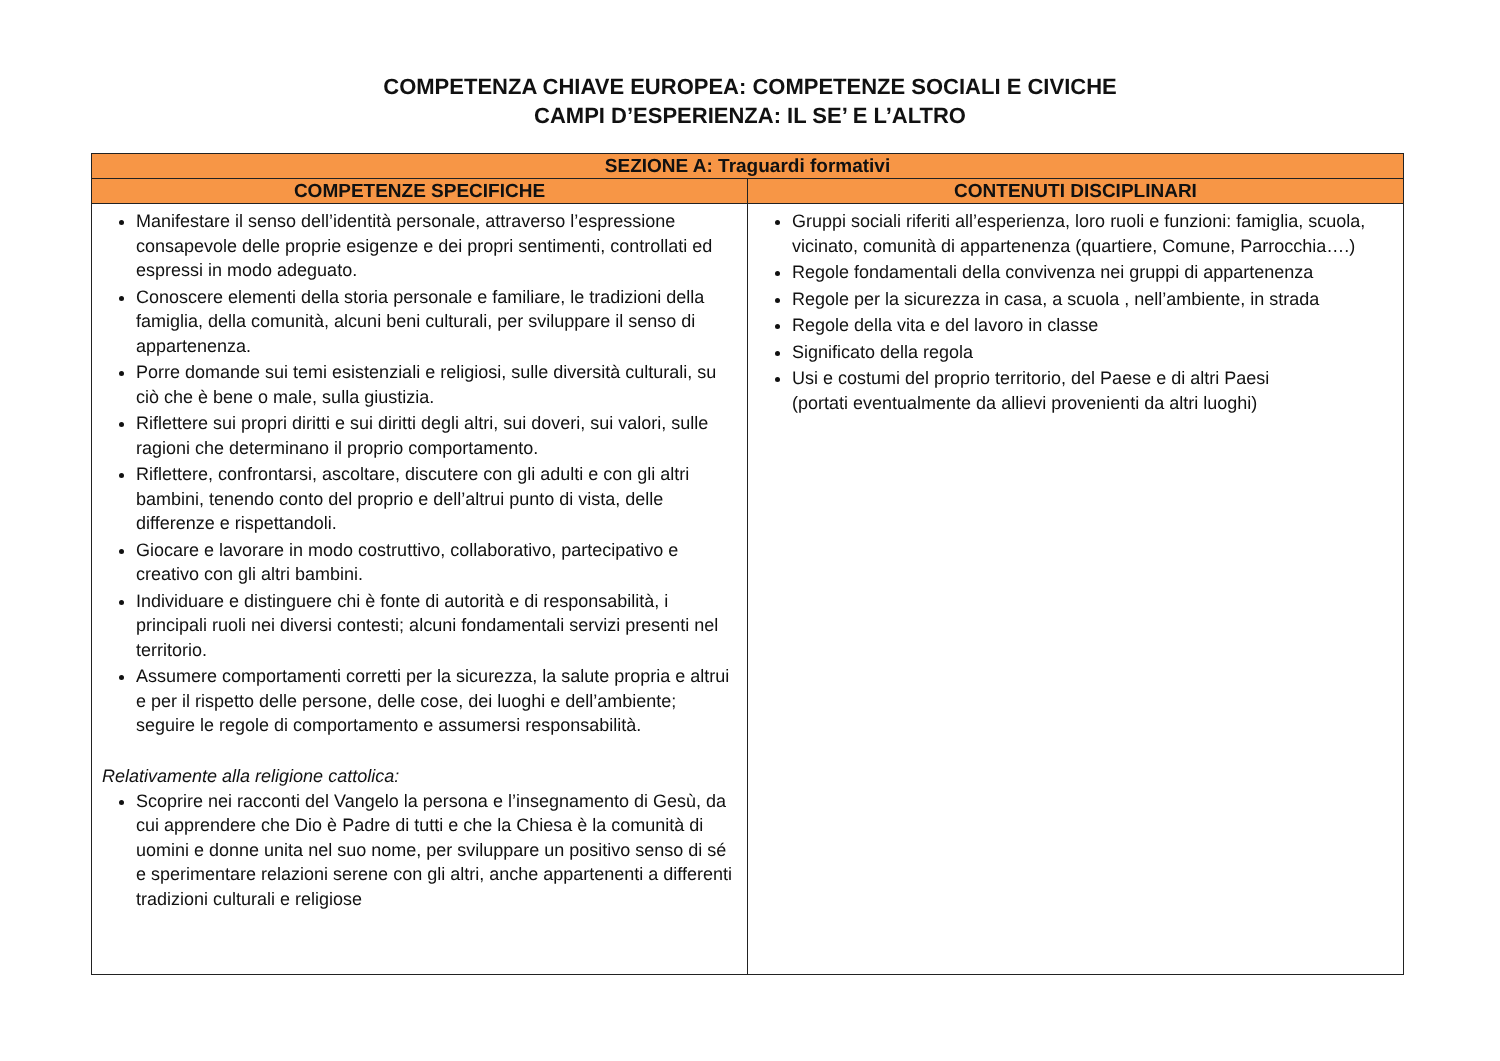COMPETENZA CHIAVE EUROPEA: COMPETENZE SOCIALI E CIVICHE
CAMPI D’ESPERIENZA: IL SE’ E L’ALTRO
| SEZIONE A: Traguardi formativi | |
| --- | --- |
| COMPETENZE SPECIFICHE | CONTENUTI DISCIPLINARI |
| Manifestare il senso dell’identità personale, attraverso l’espressione consapevole delle proprie esigenze e dei propri sentimenti, controllati ed espressi in modo adeguato. Conoscere elementi della storia personale e familiare, le tradizioni della famiglia, della comunità, alcuni beni culturali, per sviluppare il senso di appartenenza. Porre domande sui temi esistenziali e religiosi, sulle diversità culturali, su ciò che è bene o male, sulla giustizia. Riflettere sui propri diritti e sui diritti degli altri, sui doveri, sui valori, sulle ragioni che determinano il proprio comportamento. Riflettere, confrontarsi, ascoltare, discutere con gli adulti e con gli altri bambini, tenendo conto del proprio e dell’altrui punto di vista, delle differenze e rispettandoli. Giocare e lavorare in modo costruttivo, collaborativo, partecipativo e creativo con gli altri bambini. Individuare e distinguere chi è fonte di autorità e di responsabilità, i principali ruoli nei diversi contesti; alcuni fondamentali servizi presenti nel territorio. Assumere comportamenti corretti per la sicurezza, la salute propria e altrui e per il rispetto delle persone, delle cose, dei luoghi e dell’ambiente; seguire le regole di comportamento e assumersi responsabilità. Relativamente alla religione cattolica: Scoprire nei racconti del Vangelo la persona e l’insegnamento di Gesù, da cui apprendere che Dio è Padre di tutti e che la Chiesa è la comunità di uomini e donne unita nel suo nome, per sviluppare un positivo senso di sé e sperimentare relazioni serene con gli altri, anche appartenenti a differenti tradizioni culturali e religiose | Gruppi sociali riferiti all’esperienza, loro ruoli e funzioni: famiglia, scuola, vicinato, comunità di appartenenza (quartiere, Comune, Parrocchia….) Regole fondamentali della convivenza nei gruppi di appartenenza Regole per la sicurezza in casa, a scuola , nell’ambiente, in strada Regole della vita e del lavoro in classe Significato della regola Usi e costumi del proprio territorio, del Paese e di altri Paesi (portati eventualmente da allievi provenienti da altri luoghi) |